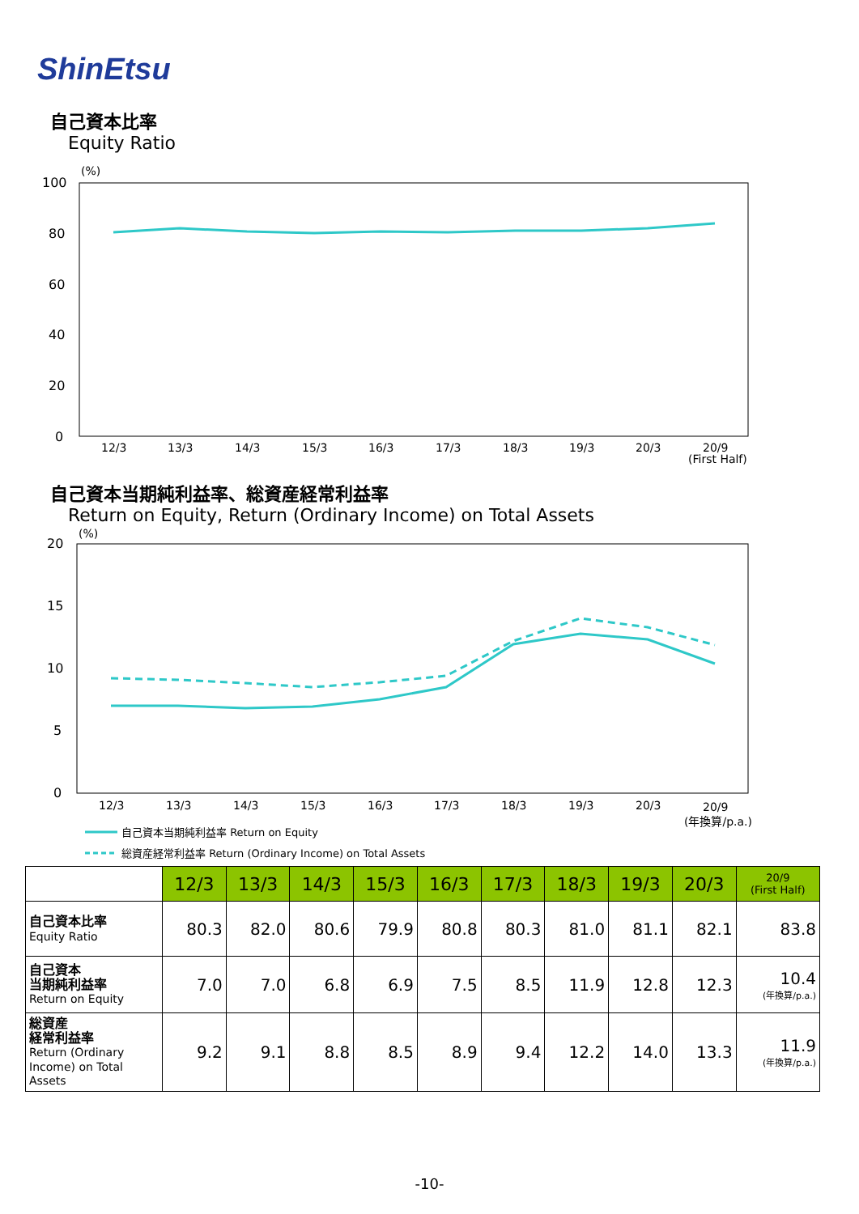ShinEtsu
自己資本比率
Equity Ratio
(%)
100
80
60
40
20
0
12/3
13/3
14/3
15/3
16/3
17/3
18/3
19/3
20/3
20/9
(First Half)
(%)
20
15
10
5
0
12/3
13/3
14/3
15/3
16/3
17/3
18/3
19/3
20/3
20/9
(年換算/p.a.)
自己資本当期純利益率 Return on Equity
総資産経常利益率 Return (Ordinary Income) on Total Assets
自己資本当期純利益率、総資産経常利益率
Return on Equity, Return (Ordinary Income) on Total Assets
| | 12/3 | 13/3 | 14/3 | 15/3 | 16/3 | 17/3 | 18/3 | 19/3 | 20/3 | 20/9 (First Half) |
| --- | --- | --- | --- | --- | --- | --- | --- | --- | --- | --- |
| 自己資本比率 Equity Ratio | 80.3 | 82.0 | 80.6 | 79.9 | 80.8 | 80.3 | 81.0 | 81.1 | 82.1 | 83.8 |
| 自己資本 当期純利益率 Return on Equity | 7.0 | 7.0 | 6.8 | 6.9 | 7.5 | 8.5 | 11.9 | 12.8 | 12.3 | 10.4 (年換算/p.a.) |
| 総資産 経常利益率 Return (Ordinary Income) on Total Assets | 9.2 | 9.1 | 8.8 | 8.5 | 8.9 | 9.4 | 12.2 | 14.0 | 13.3 | 11.9 (年換算/p.a.) |
-10-